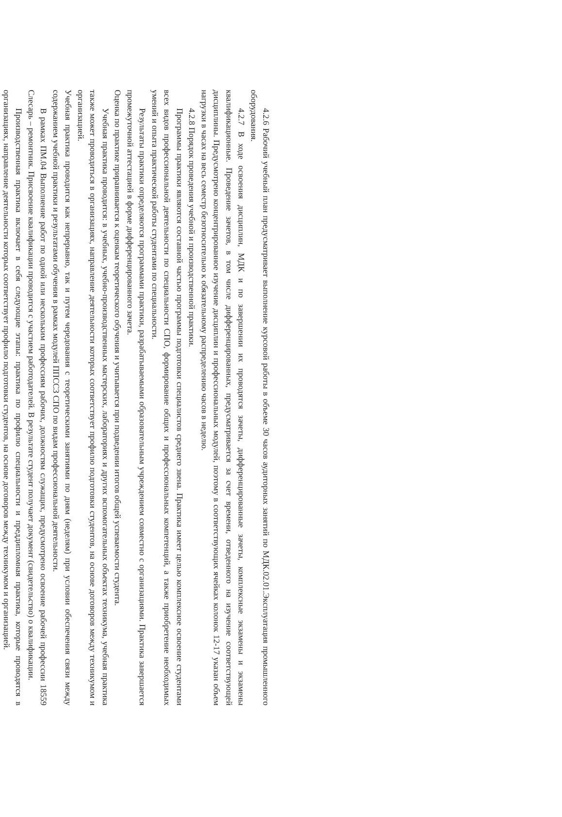4.2.6 Рабочий учебный план предусматривает выполнение курсовой работы в объеме 30 часов аудиторных занятий по МДК.02.01.Эксплуатация промышленного оборудования.
4.2.7 В ходе освоения дисциплин, МДК и по завершении их проводятся зачеты, дифференцированные зачеты, комплексные экзамены и экзамены квалификационные. Проведение зачетов, в том числе дифференцированных, предусматривается за счет времени, отведенного на изучение соответствующей дисциплины. Предусмотрено концентрированное изучение дисциплин и профессиональных модулей, поэтому в соответствующих ячейках колонок 12-17 указан объем нагрузки в часах на весь семестр безотносительно к обязательному распределению часов в неделю.
4.2.8 Порядок проведения учебной и производственной практики.
Программы практики являются составной частью программы подготовки специалистов среднего звена. Практика имеет целью комплексное освоение студентами всех видов профессиональной деятельности по специальности СПО, формирование общих и профессиональных компетенций, а также приобретение необходимых умений и опыта практической работы студентами по специальности.
Результаты практики определяются программами практики, разрабатываемыми образовательным учреждением совместно с организациями. Практика завершается промежуточной аттестацией в форме дифференцированного зачета.
Оценка по практике приравнивается к оценкам теоретического обучения и учитывается при подведении итогов общей успеваемости студента.
Учебная практика проводится: в учебных, учебно-производственных мастерских, лабораториях и других вспомогательных объектах техникума, учебная практика также может проводиться в организациях, направление деятельности которых соответствует профилю подготовки студентов, на основе договоров между техникумом и организацией.
Учебная практика проводится как непрерывно, так и путем чередования с теоретическими занятиями по дням (неделям) при условии обеспечения связи между содержанием учебной практики и результатами обучения в рамках модулей ППССЗ СПО по видам профессиональной деятельности.
В рамках ПМ.04 Выполнение работ по одной или нескольким профессиям рабочих, должностям служащих, предусмотрено освоение рабочей профессии 18559 Слесарь – ремонтник. Присвоение квалификации проводится с участием работодателей. В результате студент получает документ (свидетельство) о квалификации.
Производственная практика включает в себя следующие этапы: практика по профилю специальности и преддипломная практика, которые проводятся в организациях, направление деятельности которых соответствует профилю подготовки студентов, на основе договоров между техникумом и организацией.